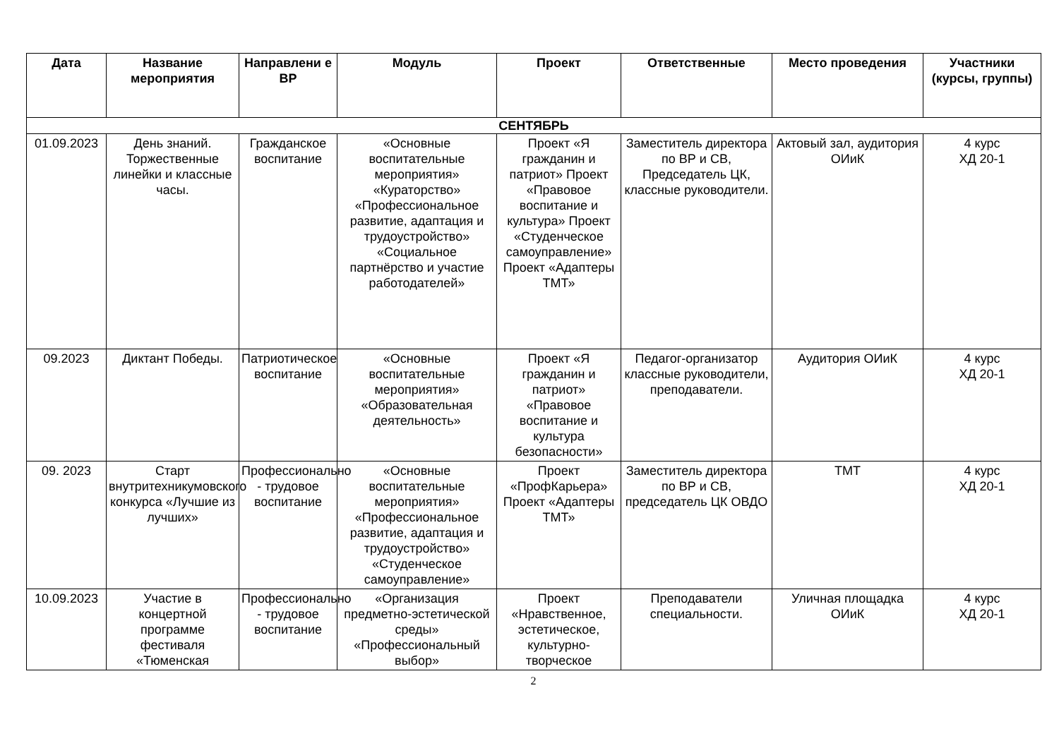| Дата | Название мероприятия | Направлени е ВР | Модуль | Проект | Ответственные | Место проведения | Участники (курсы, группы) |
| --- | --- | --- | --- | --- | --- | --- | --- |
| СЕНТЯБРЬ | | | | | | | |
| 01.09.2023 | День знаний. Торжественные линейки и классные часы. | Гражданское воспитание | «Основные воспитательные мероприятия» «Кураторство» «Профессиональное развитие, адаптация и трудоустройство» «Социальное партнёрство и участие работодателей» | Проект «Я гражданин и патриот» Проект «Правовое воспитание и культура» Проект «Студенческое самоуправление» Проект «Адаптеры ТМТ» | Заместитель директора по ВР и СВ, Председатель ЦК, классные руководители. | Актовый зал, аудитория ОИиК | 4 курс ХД 20-1 |
| 09.2023 | Диктант Победы. | Патриотическое воспитание | «Основные воспитательные мероприятия» «Образовательная деятельность» | Проект «Я гражданин и патриот» «Правовое воспитание и культура безопасности» | Педагог-организатор классные руководители, преподаватели. | Аудитория ОИиК | 4 курс ХД 20-1 |
| 09. 2023 | Старт внутритехникумовского конкурса «Лучшие из лучших» | Профессионально - трудовое воспитание | «Основные воспитательные мероприятия» «Профессиональное развитие, адаптация и трудоустройство» «Студенческое самоуправление» | Проект «ПрофКарьера» Проект «Адаптеры ТМТ» | Заместитель директора по ВР и СВ, председатель ЦК ОВДО | ТМТ | 4 курс ХД 20-1 |
| 10.09.2023 | Участие в концертной программе фестиваля «Тюменская | Профессионально - трудовое воспитание | «Организация предметно-эстетической среды» «Профессиональный выбор» | Проект «Нравственное, эстетическое, культурно-творческое | Преподаватели специальности. | Уличная площадка ОИиК | 4 курс ХД 20-1 |
2